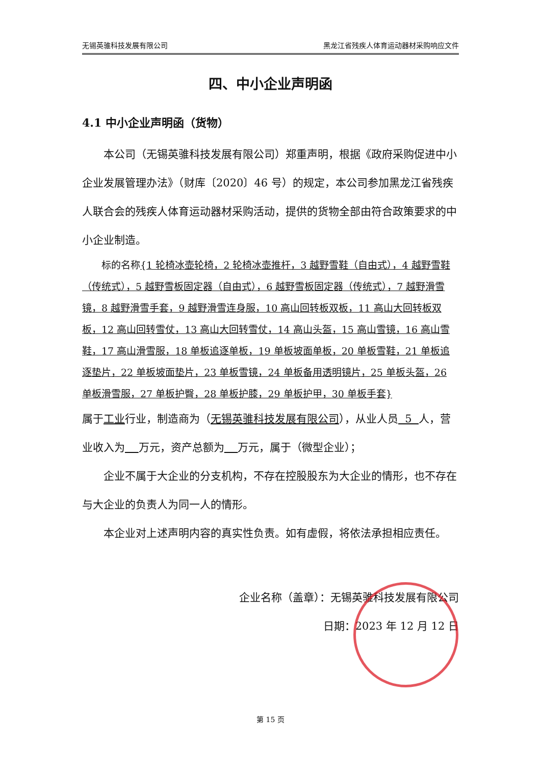无锡英骓科技发展有限公司 黑龙江省残疾人体育运动器材采购响应文件
四、中小企业声明函
4.1 中小企业声明函（货物）
本公司（无锡英骓科技发展有限公司）郑重声明，根据《政府采购促进中小企业发展管理办法》（财库〔2020〕46 号）的规定，本公司参加黑龙江省残疾人联合会的残疾人体育运动器材采购活动，提供的货物全部由符合政策要求的中小企业制造。
标的名称{1 轮椅冰壶轮椅，2 轮椅冰壶推杆，3 越野雪鞋（自由式），4 越野雪鞋（传统式），5 越野雪板固定器（自由式），6 越野雪板固定器（传统式），7 越野滑雪镜，8 越野滑雪手套，9 越野滑雪连身服，10 高山回转板双板，11 高山大回转板双板，12 高山回转雪仗，13 高山大回转雪仗，14 高山头盔，15 高山雪镜，16 高山雪鞋，17 高山滑雪服，18 单板追逐单板，19 单板坡面单板，20 单板雪鞋，21 单板追逐垫片，22 单板坡面垫片，23 单板雪镜，24 单板备用透明镜片，25 单板头盔，26 单板滑雪服，27 单板护臀，28 单板护膝，29 单板护甲，30 单板手套}
属于工业行业，制造商为（无锡英骓科技发展有限公司），从业人员 5 人，营业收入为 万元，资产总额为 万元，属于（微型企业）；
企业不属于大企业的分支机构，不存在控股股东为大企业的情形，也不存在与大企业的负责人为同一人的情形。
本企业对上述声明内容的真实性负责。如有虚假，将依法承担相应责任。
企业名称（盖章）：无锡英骓科技发展有限公司
日期：2023 年 12 月 12 日
第 15 页